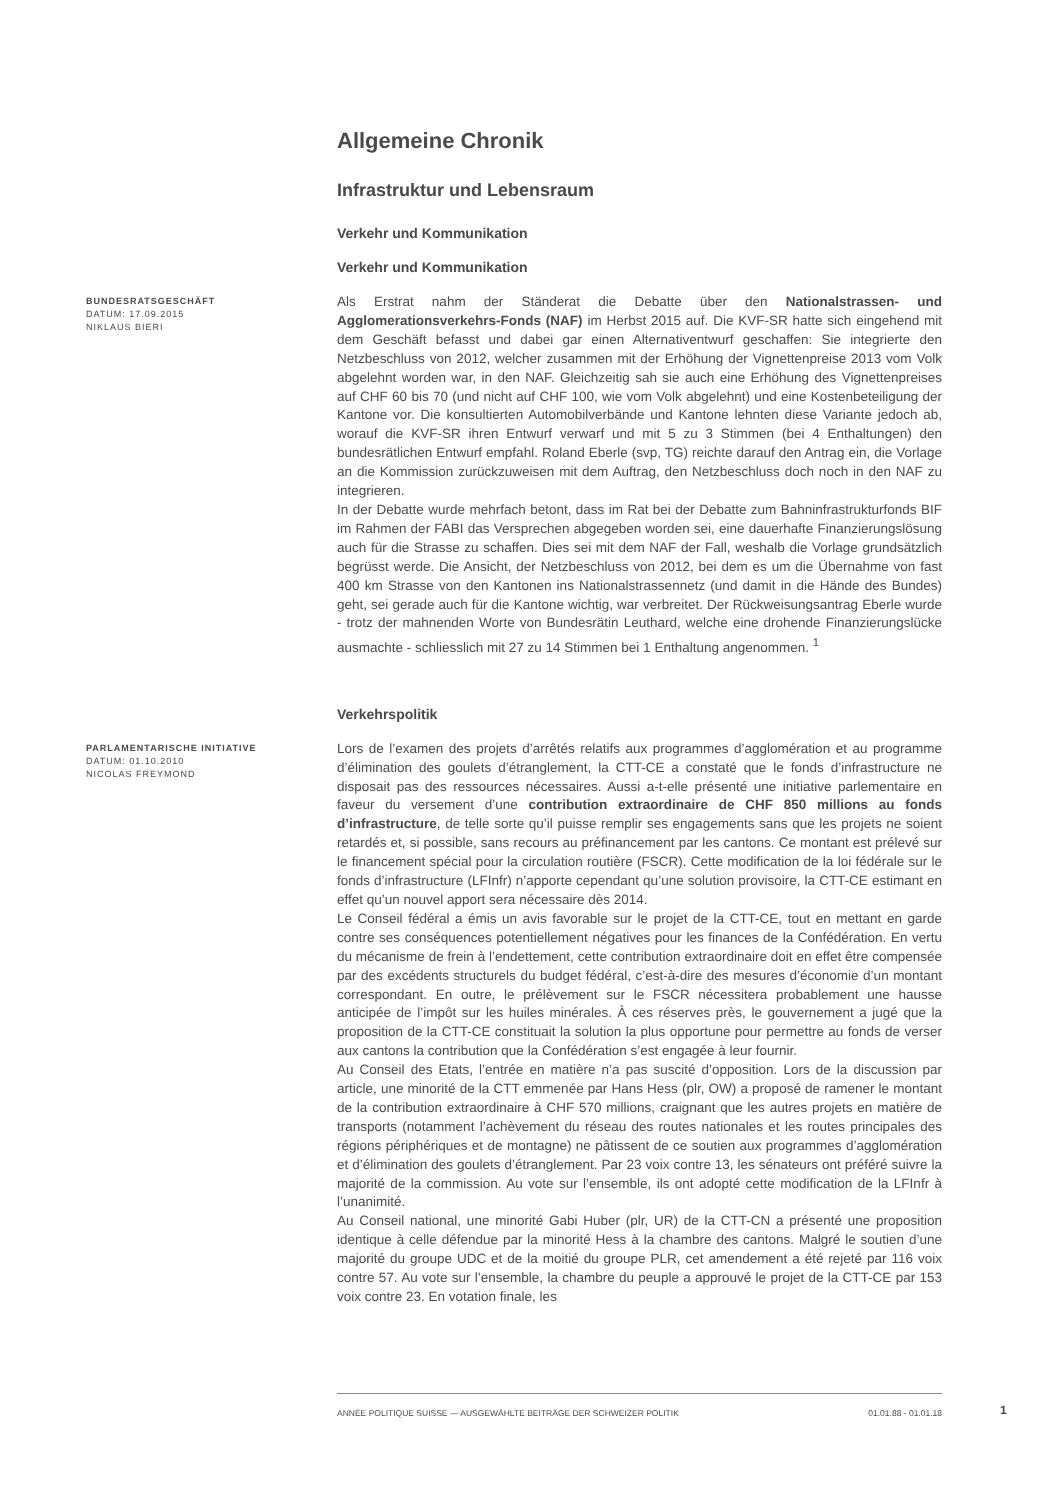Allgemeine Chronik
Infrastruktur und Lebensraum
Verkehr und Kommunikation
Verkehr und Kommunikation
BUNDESRATSGESCHÄFT
DATUM: 17.09.2015
NIKLAUS BIERI
Als Erstrat nahm der Ständerat die Debatte über den Nationalstrassen- und Agglomerationsverkehrs-Fonds (NAF) im Herbst 2015 auf. Die KVF-SR hatte sich eingehend mit dem Geschäft befasst und dabei gar einen Alternativentwurf geschaffen: Sie integrierte den Netzbeschluss von 2012, welcher zusammen mit der Erhöhung der Vignettenpreise 2013 vom Volk abgelehnt worden war, in den NAF. Gleichzeitig sah sie auch eine Erhöhung des Vignettenpreises auf CHF 60 bis 70 (und nicht auf CHF 100, wie vom Volk abgelehnt) und eine Kostenbeteiligung der Kantone vor. Die konsultierten Automobilverbände und Kantone lehnten diese Variante jedoch ab, worauf die KVF-SR ihren Entwurf verwarf und mit 5 zu 3 Stimmen (bei 4 Enthaltungen) den bundesrätlichen Entwurf empfahl. Roland Eberle (svp, TG) reichte darauf den Antrag ein, die Vorlage an die Kommission zurückzuweisen mit dem Auftrag, den Netzbeschluss doch noch in den NAF zu integrieren.
In der Debatte wurde mehrfach betont, dass im Rat bei der Debatte zum Bahninfrastrukturfonds BIF im Rahmen der FABI das Versprechen abgegeben worden sei, eine dauerhafte Finanzierungslösung auch für die Strasse zu schaffen. Dies sei mit dem NAF der Fall, weshalb die Vorlage grundsätzlich begrüsst werde. Die Ansicht, der Netzbeschluss von 2012, bei dem es um die Übernahme von fast 400 km Strasse von den Kantonen ins Nationalstrassennetz (und damit in die Hände des Bundes) geht, sei gerade auch für die Kantone wichtig, war verbreitet. Der Rückweisungsantrag Eberle wurde - trotz der mahnenden Worte von Bundesrätin Leuthard, welche eine drohende Finanzierungslücke ausmachte - schliesslich mit 27 zu 14 Stimmen bei 1 Enthaltung angenommen. <sup>1</sup>
Verkehrspolitik
PARLAMENTARISCHE INITIATIVE
DATUM: 01.10.2010
NICOLAS FREYMOND
Lors de l’examen des projets d’arrêtés relatifs aux programmes d’agglomération et au programme d’élimination des goulets d’étranglement, la CTT-CE a constaté que le fonds d’infrastructure ne disposait pas des ressources nécessaires. Aussi a-t-elle présenté une initiative parlementaire en faveur du versement d’une contribution extraordinaire de CHF 850 millions au fonds d’infrastructure, de telle sorte qu’il puisse remplir ses engagements sans que les projets ne soient retardés et, si possible, sans recours au préfinancement par les cantons. Ce montant est prélevé sur le financement spécial pour la circulation routière (FSCR). Cette modification de la loi fédérale sur le fonds d’infrastructure (LFInfr) n’apporte cependant qu’une solution provisoire, la CTT-CE estimant en effet qu’un nouvel apport sera nécessaire dès 2014.
Le Conseil fédéral a émis un avis favorable sur le projet de la CTT-CE, tout en mettant en garde contre ses conséquences potentiellement négatives pour les finances de la Confédération. En vertu du mécanisme de frein à l’endettement, cette contribution extraordinaire doit en effet être compensée par des excédents structurels du budget fédéral, c’est-à-dire des mesures d’économie d’un montant correspondant. En outre, le prélèvement sur le FSCR nécessitera probablement une hausse anticipée de l’impôt sur les huiles minérales. À ces réserves près, le gouvernement a jugé que la proposition de la CTT-CE constituait la solution la plus opportune pour permettre au fonds de verser aux cantons la contribution que la Confédération s’est engagée à leur fournir.
Au Conseil des Etats, l’entrée en matière n’a pas suscité d’opposition. Lors de la discussion par article, une minorité de la CTT emmenée par Hans Hess (plr, OW) a proposé de ramener le montant de la contribution extraordinaire à CHF 570 millions, craignant que les autres projets en matière de transports (notamment l’achèvement du réseau des routes nationales et les routes principales des régions périphériques et de montagne) ne pâtissent de ce soutien aux programmes d’agglomération et d’élimination des goulets d’étranglement. Par 23 voix contre 13, les sénateurs ont préféré suivre la majorité de la commission. Au vote sur l’ensemble, ils ont adopté cette modification de la LFInfr à l’unanimité.
Au Conseil national, une minorité Gabi Huber (plr, UR) de la CTT-CN a présenté une proposition identique à celle défendue par la minorité Hess à la chambre des cantons. Malgré le soutien d’une majorité du groupe UDC et de la moitié du groupe PLR, cet amendement a été rejeté par 116 voix contre 57. Au vote sur l’ensemble, la chambre du peuple a approuvé le projet de la CTT-CE par 153 voix contre 23. En votation finale, les
ANNÉE POLITIQUE SUISSE — AUSGEWÄHLTE BEITRÄGE DER SCHWEIZER POLITIK 01.01.88 - 01.01.18
1